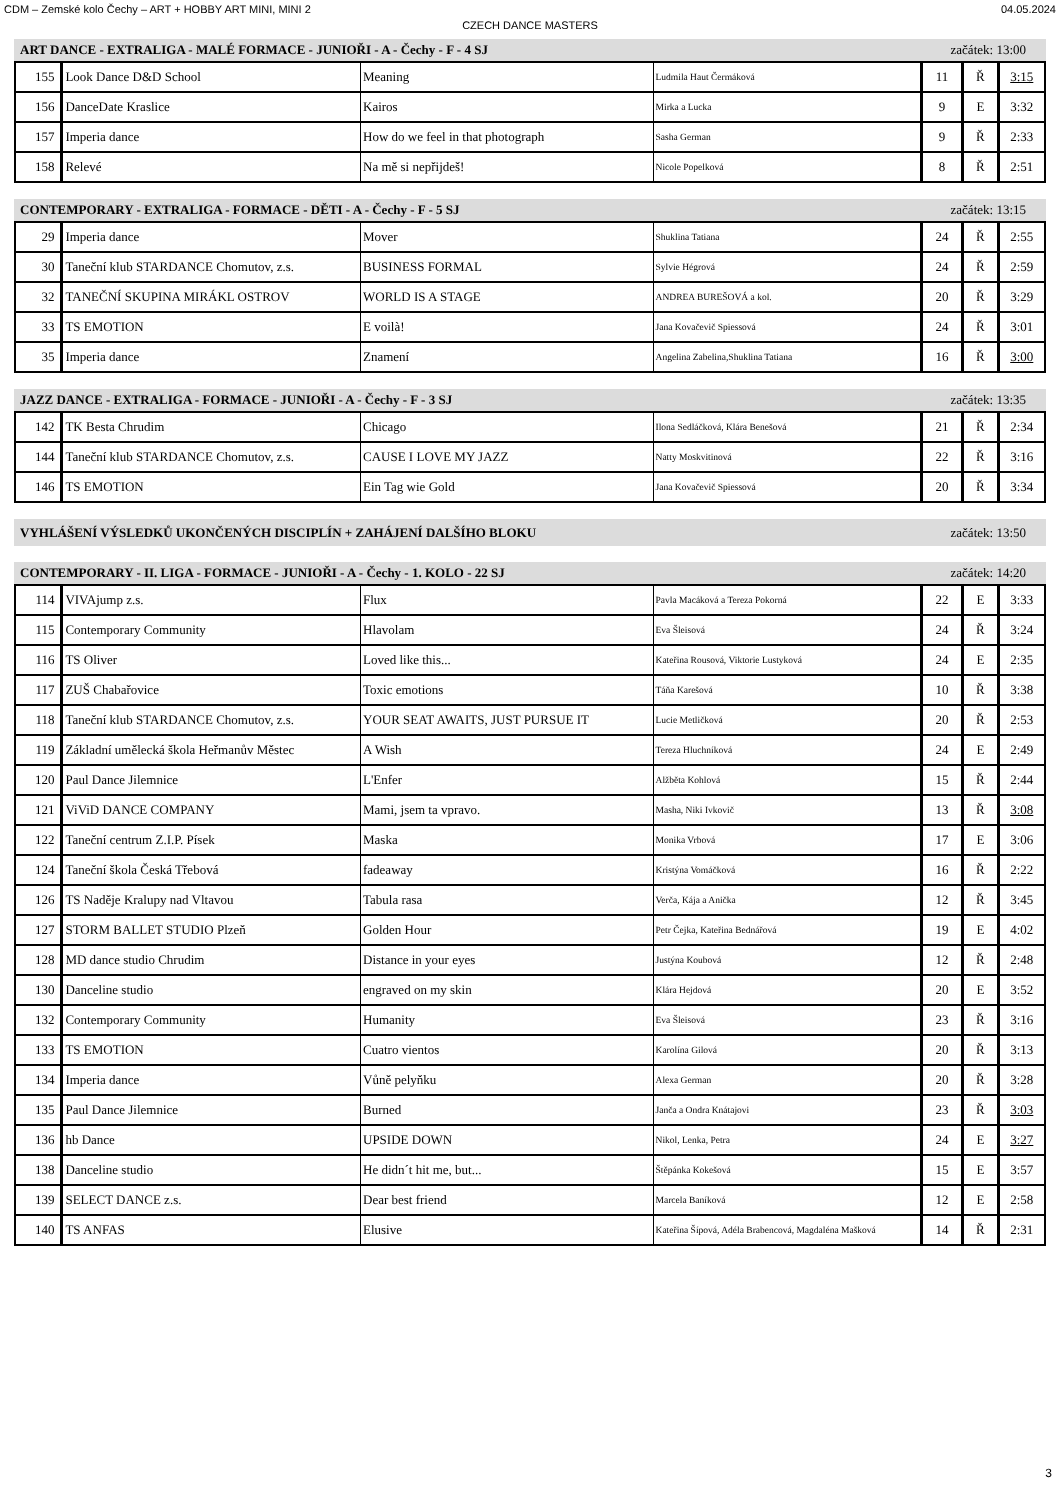CDM – Zemské kolo Čechy – ART + HOBBY ART MINI, MINI 2 04.05.2024
CZECH DANCE MASTERS
ART DANCE - EXTRALIGA - MALÉ FORMACE - JUNIOŘI - A - Čechy - F - 4 SJ začátek: 13:00
| 155 | Look Dance D&D School | Meaning | Ludmila Haut Čermáková | 11 | Ř | 3:15 |
| 156 | DanceDate Kraslice | Kairos | Mirka a Lucka | 9 | E | 3:32 |
| 157 | Imperia dance | How do we feel in that photograph | Sasha German | 9 | Ř | 2:33 |
| 158 | Relevé | Na mě si nepřijdeš! | Nicole Popelková | 8 | Ř | 2:51 |
CONTEMPORARY - EXTRALIGA - FORMACE - DĚTI - A - Čechy - F - 5 SJ začátek: 13:15
| 29 | Imperia dance | Mover | Shuklina Tatiana | 24 | Ř | 2:55 |
| 30 | Taneční klub STARDANCE Chomutov, z.s. | BUSINESS FORMAL | Sylvie Hégrová | 24 | Ř | 2:59 |
| 32 | TANEČNÍ SKUPINA MIRÁKL OSTROV | WORLD IS A STAGE | ANDREA BUREŠOVÁ a kol. | 20 | Ř | 3:29 |
| 33 | TS EMOTION | E voilà! | Jana Kovačevič Spiessová | 24 | Ř | 3:01 |
| 35 | Imperia dance | Znamení | Angelina Zabelina,Shuklina Tatiana | 16 | Ř | 3:00 |
JAZZ DANCE - EXTRALIGA - FORMACE - JUNIOŘI - A - Čechy - F - 3 SJ začátek: 13:35
| 142 | TK Besta Chrudim | Chicago | Ilona Sedláčková, Klára Benešová | 21 | Ř | 2:34 |
| 144 | Taneční klub STARDANCE Chomutov, z.s. | CAUSE I LOVE MY JAZZ | Natty Moskvitinová | 22 | Ř | 3:16 |
| 146 | TS EMOTION | Ein Tag wie Gold | Jana Kovačevič Spiessová | 20 | Ř | 3:34 |
VYHLÁŠENÍ VÝSLEDKŮ UKONČENÝCH DISCIPLÍN + ZAHÁJENÍ DALŠÍHO BLOKU začátek: 13:50
CONTEMPORARY - II. LIGA - FORMACE - JUNIOŘI - A - Čechy - 1. KOLO - 22 SJ začátek: 14:20
| 114 | VIVAjump z.s. | Flux | Pavla Macáková a Tereza Pokorná | 22 | E | 3:33 |
| 115 | Contemporary Community | Hlavolam | Eva Šleisová | 24 | Ř | 3:24 |
| 116 | TS Oliver | Loved like this... | Kateřina Rousová, Viktorie Lustyková | 24 | E | 2:35 |
| 117 | ZUŠ Chabařovice | Toxic emotions | Táňa Karešová | 10 | Ř | 3:38 |
| 118 | Taneční klub STARDANCE Chomutov, z.s. | YOUR SEAT AWAITS, JUST PURSUE IT | Lucie Metličková | 20 | Ř | 2:53 |
| 119 | Základní umělecká škola Heřmanův Městec | A Wish | Tereza Hluchníková | 24 | E | 2:49 |
| 120 | Paul Dance Jilemnice | L'Enfer | Alžběta Kohlová | 15 | Ř | 2:44 |
| 121 | ViViD DANCE COMPANY | Mami, jsem ta vpravo. | Masha, Niki Ivkovič | 13 | Ř | 3:08 |
| 122 | Taneční centrum Z.I.P. Písek | Maska | Monika Vrbová | 17 | E | 3:06 |
| 124 | Taneční škola Česká Třebová | fadeaway | Kristýna Vomáčková | 16 | Ř | 2:22 |
| 126 | TS Naděje Kralupy nad Vltavou | Tabula rasa | Verča, Kája a Anička | 12 | Ř | 3:45 |
| 127 | STORM BALLET STUDIO Plzeň | Golden Hour | Petr Čejka, Kateřina Bednářová | 19 | E | 4:02 |
| 128 | MD dance studio Chrudim | Distance in your eyes | Justýna Koubová | 12 | Ř | 2:48 |
| 130 | Danceline studio | engraved on my skin | Klára Hejdová | 20 | E | 3:52 |
| 132 | Contemporary Community | Humanity | Eva Šleisová | 23 | Ř | 3:16 |
| 133 | TS EMOTION | Cuatro vientos | Karolína Gilová | 20 | Ř | 3:13 |
| 134 | Imperia dance | Vůně pelyňku | Alexa German | 20 | Ř | 3:28 |
| 135 | Paul Dance Jilemnice | Burned | Janča a Ondra Knátajovi | 23 | Ř | 3:03 |
| 136 | hb Dance | UPSIDE DOWN | Nikol, Lenka, Petra | 24 | E | 3:27 |
| 138 | Danceline studio | He didn´t hit me, but... | Štěpánka Kokešová | 15 | E | 3:57 |
| 139 | SELECT DANCE z.s. | Dear best friend | Marcela Baníková | 12 | E | 2:58 |
| 140 | TS ANFAS | Elusive | Kateřina Šípová, Adéla Brabencová, Magdaléna Mašková | 14 | Ř | 2:31 |
3